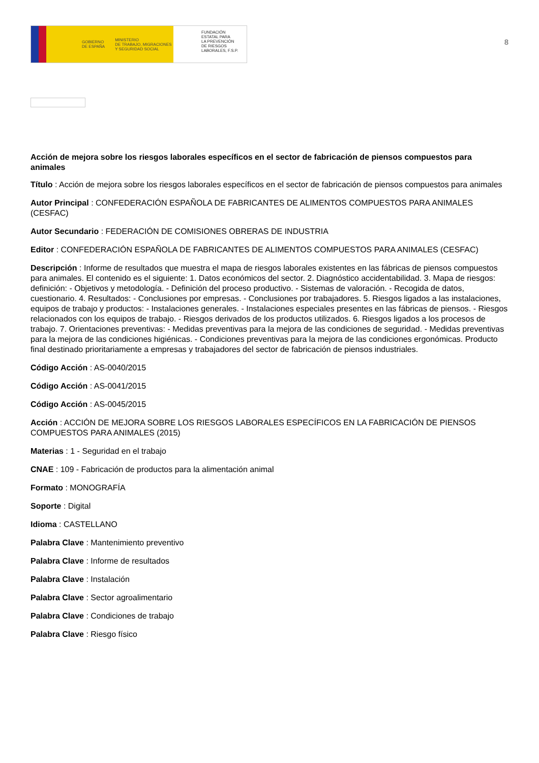GOBIERNO
DE ESPAÑA MINISTERIO
DE TRABAJO, MIGRACIONES
Y SEGURIDAD SOCIAL
FUNDACIÓN
ESTATAL PARA
LA PREVENCIÓN
DE RIESGOS
LABORALES, F.S.P.
8
Acción de mejora sobre los riesgos laborales específicos en el sector de fabricación de piensos compuestos para animales
Título : Acción de mejora sobre los riesgos laborales específicos en el sector de fabricación de piensos compuestos para animales
Autor Principal : CONFEDERACIÓN ESPAÑOLA DE FABRICANTES DE ALIMENTOS COMPUESTOS PARA ANIMALES (CESFAC)
Autor Secundario : FEDERACIÓN DE COMISIONES OBRERAS DE INDUSTRIA
Editor : CONFEDERACIÓN ESPAÑOLA DE FABRICANTES DE ALIMENTOS COMPUESTOS PARA ANIMALES (CESFAC)
Descripción : Informe de resultados que muestra el mapa de riesgos laborales existentes en las fábricas de piensos compuestos para animales. El contenido es el siguiente: 1. Datos económicos del sector. 2. Diagnóstico accidentabilidad. 3. Mapa de riesgos: definición: - Objetivos y metodología. - Definición del proceso productivo. - Sistemas de valoración. - Recogida de datos, cuestionario. 4. Resultados: - Conclusiones por empresas. - Conclusiones por trabajadores. 5. Riesgos ligados a las instalaciones, equipos de trabajo y productos: - Instalaciones generales. - Instalaciones especiales presentes en las fábricas de piensos. - Riesgos relacionados con los equipos de trabajo. - Riesgos derivados de los productos utilizados. 6. Riesgos ligados a los procesos de trabajo. 7. Orientaciones preventivas: - Medidas preventivas para la mejora de las condiciones de seguridad. - Medidas preventivas para la mejora de las condiciones higiénicas. - Condiciones preventivas para la mejora de las condiciones ergonómicas. Producto final destinado prioritariamente a empresas y trabajadores del sector de fabricación de piensos industriales.
Código Acción : AS-0040/2015
Código Acción : AS-0041/2015
Código Acción : AS-0045/2015
Acción : ACCIÓN DE MEJORA SOBRE LOS RIESGOS LABORALES ESPECÍFICOS EN LA FABRICACIÓN DE PIENSOS COMPUESTOS PARA ANIMALES (2015)
Materias : 1 - Seguridad en el trabajo
CNAE : 109 - Fabricación de productos para la alimentación animal
Formato : MONOGRAFÍA
Soporte : Digital
Idioma : CASTELLANO
Palabra Clave : Mantenimiento preventivo
Palabra Clave : Informe de resultados
Palabra Clave : Instalación
Palabra Clave : Sector agroalimentario
Palabra Clave : Condiciones de trabajo
Palabra Clave : Riesgo físico